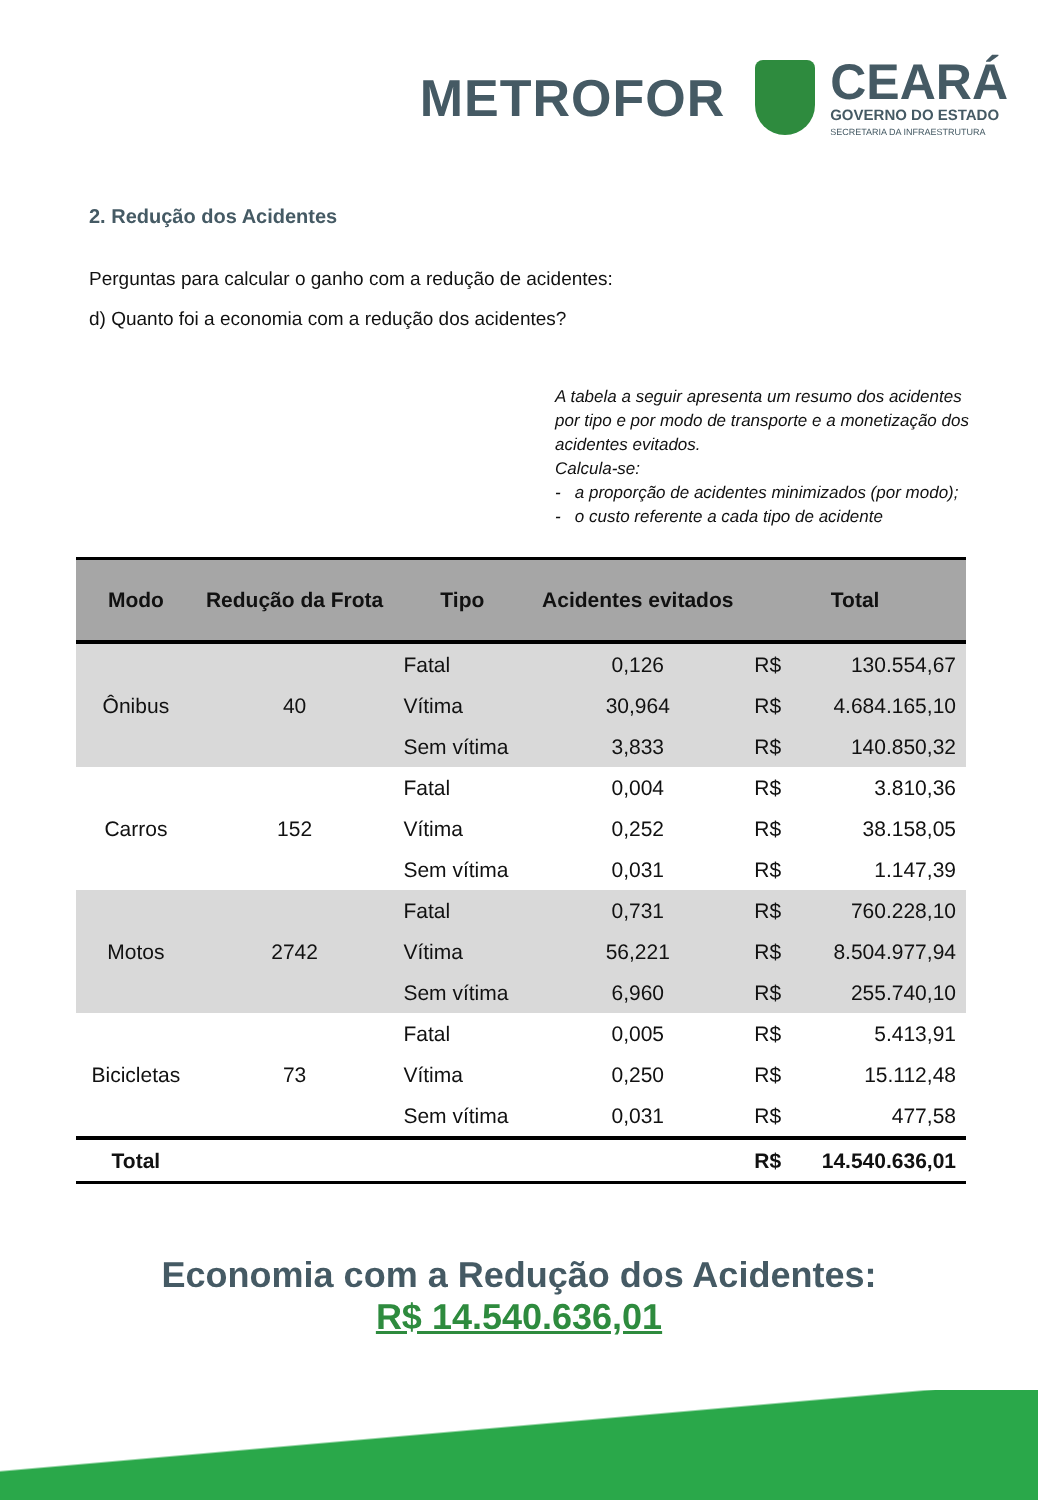METROFOR
CEARÁ
GOVERNO DO ESTADO
SECRETARIA DA INFRAESTRUTURA
2. Redução dos Acidentes
Perguntas para calcular o ganho com a redução de acidentes:
d) Quanto foi a economia com a redução dos acidentes?
A tabela a seguir apresenta um resumo dos acidentes por tipo e por modo de transporte e a monetização dos acidentes evitados.
Calcula-se:
- a proporção de acidentes minimizados (por modo);
- o custo referente a cada tipo de acidente
| Modo | Redução da Frota | Tipo | Acidentes evitados | Total | |
| --- | --- | --- | --- | --- | --- |
| Ônibus | 40 | Fatal | 0,126 | R$ | 130.554,67 |
| | | Vítima | 30,964 | R$ | 4.684.165,10 |
| | | Sem vítima | 3,833 | R$ | 140.850,32 |
| Carros | 152 | Fatal | 0,004 | R$ | 3.810,36 |
| | | Vítima | 0,252 | R$ | 38.158,05 |
| | | Sem vítima | 0,031 | R$ | 1.147,39 |
| Motos | 2742 | Fatal | 0,731 | R$ | 760.228,10 |
| | | Vítima | 56,221 | R$ | 8.504.977,94 |
| | | Sem vítima | 6,960 | R$ | 255.740,10 |
| Bicicletas | 73 | Fatal | 0,005 | R$ | 5.413,91 |
| | | Vítima | 0,250 | R$ | 15.112,48 |
| | | Sem vítima | 0,031 | R$ | 477,58 |
| Total | | | | R$ | 14.540.636,01 |
Economia com a Redução dos Acidentes:
R$ 14.540.636,01